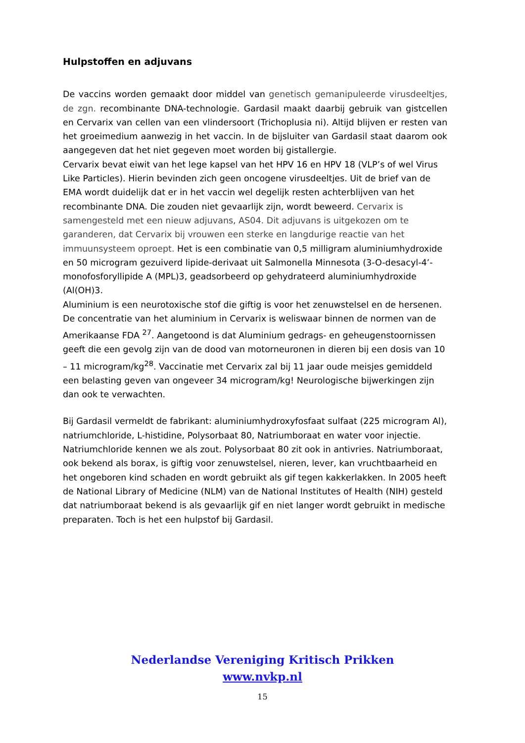Hulpstoffen en adjuvans
De vaccins worden gemaakt door middel van genetisch gemanipuleerde virusdeeltjes, de zgn. recombinante DNA-technologie. Gardasil maakt daarbij gebruik van gistcellen en Cervarix van cellen van een vlindersoort (Trichoplusia ni). Altijd blijven er resten van het groeimedium aanwezig in het vaccin. In de bijsluiter van Gardasil staat daarom ook aangegeven dat het niet gegeven moet worden bij gistallergie.
Cervarix bevat eiwit van het lege kapsel van het HPV 16 en HPV 18 (VLP’s of wel Virus Like Particles). Hierin bevinden zich geen oncogene virusdeeltjes. Uit de brief van de EMA wordt duidelijk dat er in het vaccin wel degelijk resten achterblijven van het recombinante DNA. Die zouden niet gevaarlijk zijn, wordt beweerd. Cervarix is samengesteld met een nieuw adjuvans, AS04. Dit adjuvans is uitgekozen om te garanderen, dat Cervarix bij vrouwen een sterke en langdurige reactie van het immuunsysteem oproept. Het is een combinatie van 0,5 milligram aluminiumhydroxide en 50 microgram gezuiverd lipide-derivaat uit Salmonella Minnesota (3-O-desacyl-4’- monofosforyllipide A (MPL)3, geadsorbeerd op gehydrateerd aluminiumhydroxide (Al(OH)3.
Aluminium is een neurotoxische stof die giftig is voor het zenuwstelsel en de hersenen. De concentratie van het aluminium in Cervarix is weliswaar binnen de normen van de Amerikaanse FDA <sup>27</sup>. Aangetoond is dat Aluminium gedrags- en geheugenstoornissen geeft die een gevolg zijn van de dood van motorneuronen in dieren bij een dosis van 10 – 11 microgram/kg<sup>28</sup>. Vaccinatie met Cervarix zal bij 11 jaar oude meisjes gemiddeld een belasting geven van ongeveer 34 microgram/kg! Neurologische bijwerkingen zijn dan ook te verwachten.
Bij Gardasil vermeldt de fabrikant: aluminiumhydroxyfosfaat sulfaat (225 microgram Al), natriumchloride, L-histidine, Polysorbaat 80, Natriumboraat en water voor injectie. Natriumchloride kennen we als zout. Polysorbaat 80 zit ook in antivries. Natriumboraat, ook bekend als borax, is giftig voor zenuwstelsel, nieren, lever, kan vruchtbaarheid en het ongeboren kind schaden en wordt gebruikt als gif tegen kakkerlakken. In 2005 heeft de National Library of Medicine (NLM) van de National Institutes of Health (NIH) gesteld dat natriumboraat bekend is als gevaarlijk gif en niet langer wordt gebruikt in medische preparaten. Toch is het een hulpstof bij Gardasil.
Nederlandse Vereniging Kritisch Prikken
www.nvkp.nl
15